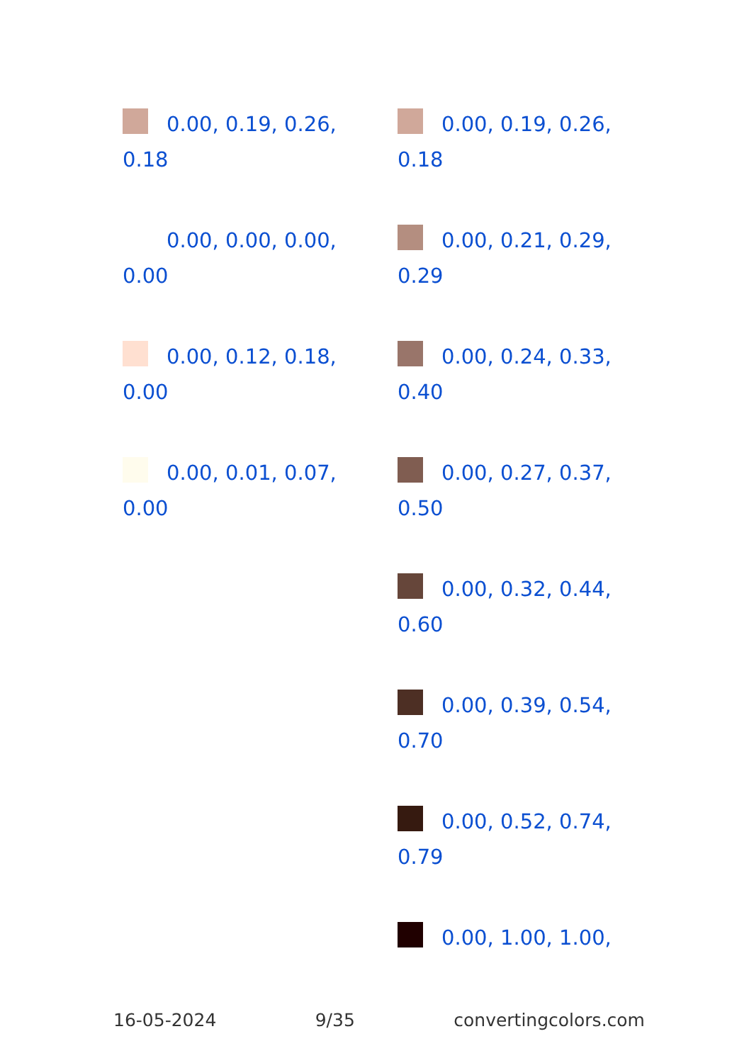0.00, 0.19, 0.26, 0.18
0.00, 0.00, 0.00, 0.00
0.00, 0.12, 0.18, 0.00
0.00, 0.01, 0.07, 0.00
0.00, 0.19, 0.26, 0.18
0.00, 0.21, 0.29, 0.29
0.00, 0.24, 0.33, 0.40
0.00, 0.27, 0.37, 0.50
0.00, 0.32, 0.44, 0.60
0.00, 0.39, 0.54, 0.70
0.00, 0.52, 0.74, 0.79
0.00, 1.00, 1.00,
16-05-2024 9/35 convertingcolors.com